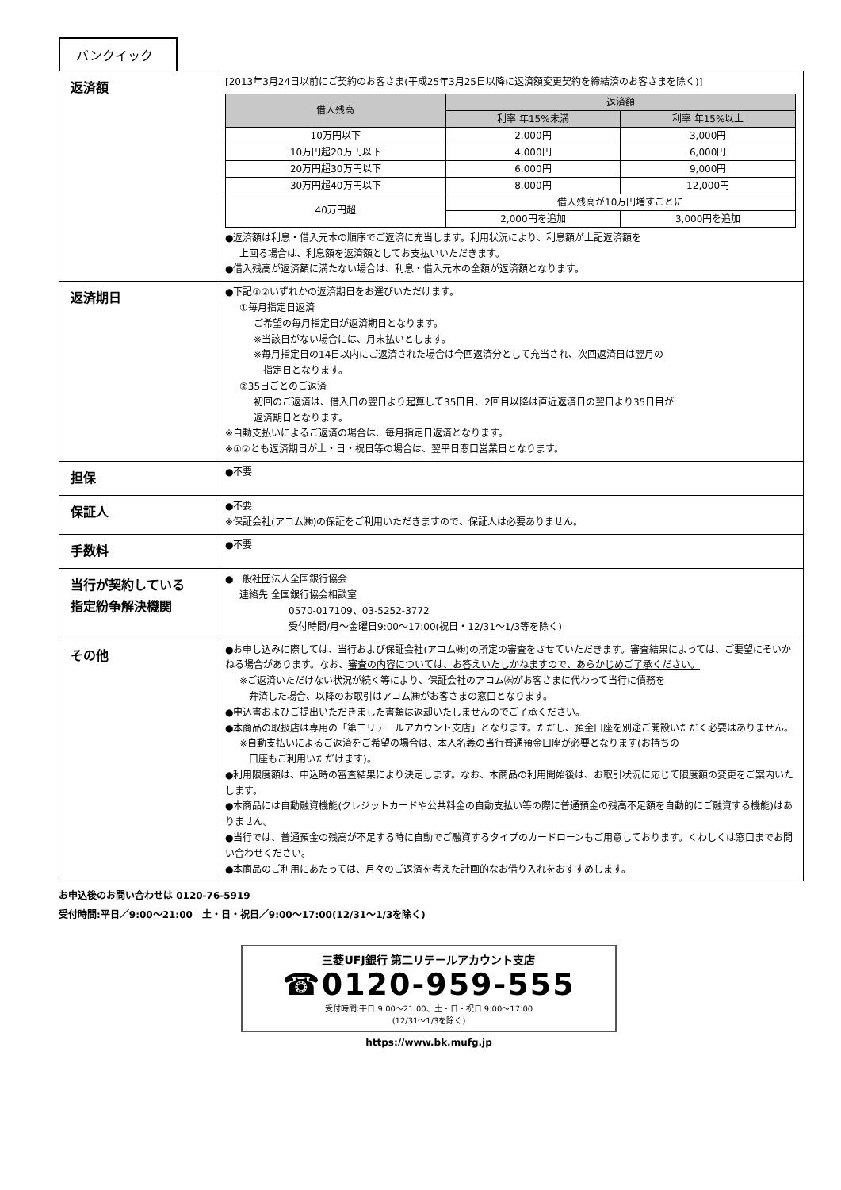バンクイック
| 返済額 | [2013年3月24日以前にご契約のお客さま(平成25年3月25日以降に返済額変更契約を締結済のお客さまを除く)] / 借入残高 / 返済額 / / / --- / --- / --- / / / 利率 年15%未満 / 利率 年15%以上 / / 10万円以下 / 2,000円 / 3,000円 / / 10万円超20万円以下 / 4,000円 / 6,000円 / / 20万円超30万円以下 / 6,000円 / 9,000円 / / 30万円超40万円以下 / 8,000円 / 12,000円 / / 40万円超 / 借入残高が10万円増すごとに / / / / 2,000円を追加 / 3,000円を追加 / ●返済額は利息・借入元本の順序でご返済に充当します。利用状況により、利息額が上記返済額を 上回る場合は、利息額を返済額としてお支払いいただきます。 ●借入残高が返済額に満たない場合は、利息・借入元本の全額が返済額となります。 |
| 返済期日 | ●下記①②いずれかの返済期日をお選びいただけます。 ①毎月指定日返済 ご希望の毎月指定日が返済期日となります。 ※当該日がない場合には、月末払いとします。 ※毎月指定日の14日以内にご返済された場合は今回返済分として充当され、次回返済日は翌月の 指定日となります。 ②35日ごとのご返済 初回のご返済は、借入日の翌日より起算して35日目、2回目以降は直近返済日の翌日より35日目が 返済期日となります。 ※自動支払いによるご返済の場合は、毎月指定日返済となります。 ※①②とも返済期日が土・日・祝日等の場合は、翌平日窓口営業日となります。 |
| 担保 | ●不要 |
| 保証人 | ●不要 ※保証会社(アコム㈱)の保証をご利用いただきますので、保証人は必要ありません。 |
| 手数料 | ●不要 |
| 当行が契約している 指定紛争解決機関 | ●一般社団法人全国銀行協会 連絡先 全国銀行協会相談室 0570-017109、03-5252-3772 受付時間/月～金曜日9:00～17:00(祝日・12/31～1/3等を除く) |
| その他 | ●お申し込みに際しては、当行および保証会社(アコム㈱)の所定の審査をさせていただきます。審査結果によっては、ご要望にそいかねる場合があります。なお、 審査の内容については、お答えいたしかねますので、あらかじめご了承ください。 ※ご返済いただけない状況が続く等により、保証会社のアコム㈱がお客さまに代わって当行に債務を 弁済した場合、以降のお取引はアコム㈱がお客さまの窓口となります。 ●申込書およびご提出いただきました書類は返却いたしませんのでご了承ください。 ●本商品の取扱店は専用の「第二リテールアカウント支店」となります。ただし、預金口座を別途ご開設いただく必要はありません。 ※自動支払いによるご返済をご希望の場合は、本人名義の当行普通預金口座が必要となります(お持ちの 口座もご利用いただけます)。 ●利用限度額は、申込時の審査結果により決定します。なお、本商品の利用開始後は、お取引状況に応じて限度額の変更をご案内いたします。 ●本商品には自動融資機能(クレジットカードや公共料金の自動支払い等の際に普通預金の残高不足額を自動的にご融資する機能)はありません。 ●当行では、普通預金の残高が不足する時に自動でご融資するタイプのカードローンもご用意しております。くわしくは窓口までお問い合わせください。 ●本商品のご利用にあたっては、月々のご返済を考えた計画的なお借り入れをおすすめします。 |
お申込後のお問い合わせは 0120-76-5919
受付時間:平日／9:00～21:00　土・日・祝日／9:00～17:00(12/31～1/3を除く)
三菱UFJ銀行 第二リテールアカウント支店
☎0120-959-555
受付時間:平日 9:00～21:00、土・日・祝日 9:00～17:00
(12/31～1/3を除く)
https://www.bk.mufg.jp